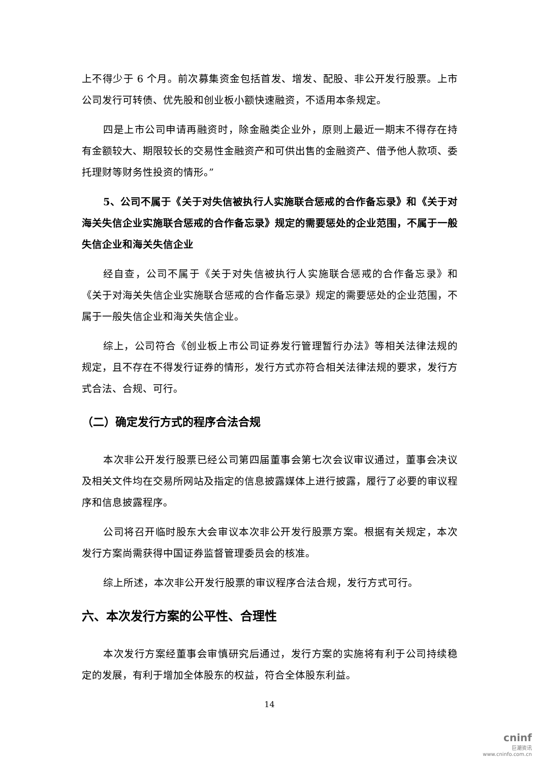上不得少于 6 个月。前次募集资金包括首发、增发、配股、非公开发行股票。上市公司发行可转债、优先股和创业板小额快速融资，不适用本条规定。
四是上市公司申请再融资时，除金融类企业外，原则上最近一期末不得存在持有金额较大、期限较长的交易性金融资产和可供出售的金融资产、借予他人款项、委托理财等财务性投资的情形。”
5、公司不属于《关于对失信被执行人实施联合惩戒的合作备忘录》和《关于对海关失信企业实施联合惩戒的合作备忘录》规定的需要惩处的企业范围，不属于一般失信企业和海关失信企业
经自查，公司不属于《关于对失信被执行人实施联合惩戒的合作备忘录》和《关于对海关失信企业实施联合惩戒的合作备忘录》规定的需要惩处的企业范围，不属于一般失信企业和海关失信企业。
综上，公司符合《创业板上市公司证券发行管理暂行办法》等相关法律法规的规定，且不存在不得发行证券的情形，发行方式亦符合相关法律法规的要求，发行方式合法、合规、可行。
（二）确定发行方式的程序合法合规
本次非公开发行股票已经公司第四届董事会第七次会议审议通过，董事会决议及相关文件均在交易所网站及指定的信息披露媒体上进行披露，履行了必要的审议程序和信息披露程序。
公司将召开临时股东大会审议本次非公开发行股票方案。根据有关规定，本次发行方案尚需获得中国证券监督管理委员会的核准。
综上所述，本次非公开发行股票的审议程序合法合规，发行方式可行。
六、本次发行方案的公平性、合理性
本次发行方案经董事会审慎研究后通过，发行方案的实施将有利于公司持续稳定的发展，有利于增加全体股东的权益，符合全体股东利益。
14
cninf
巨潮资讯
www.cninfo.com.cn